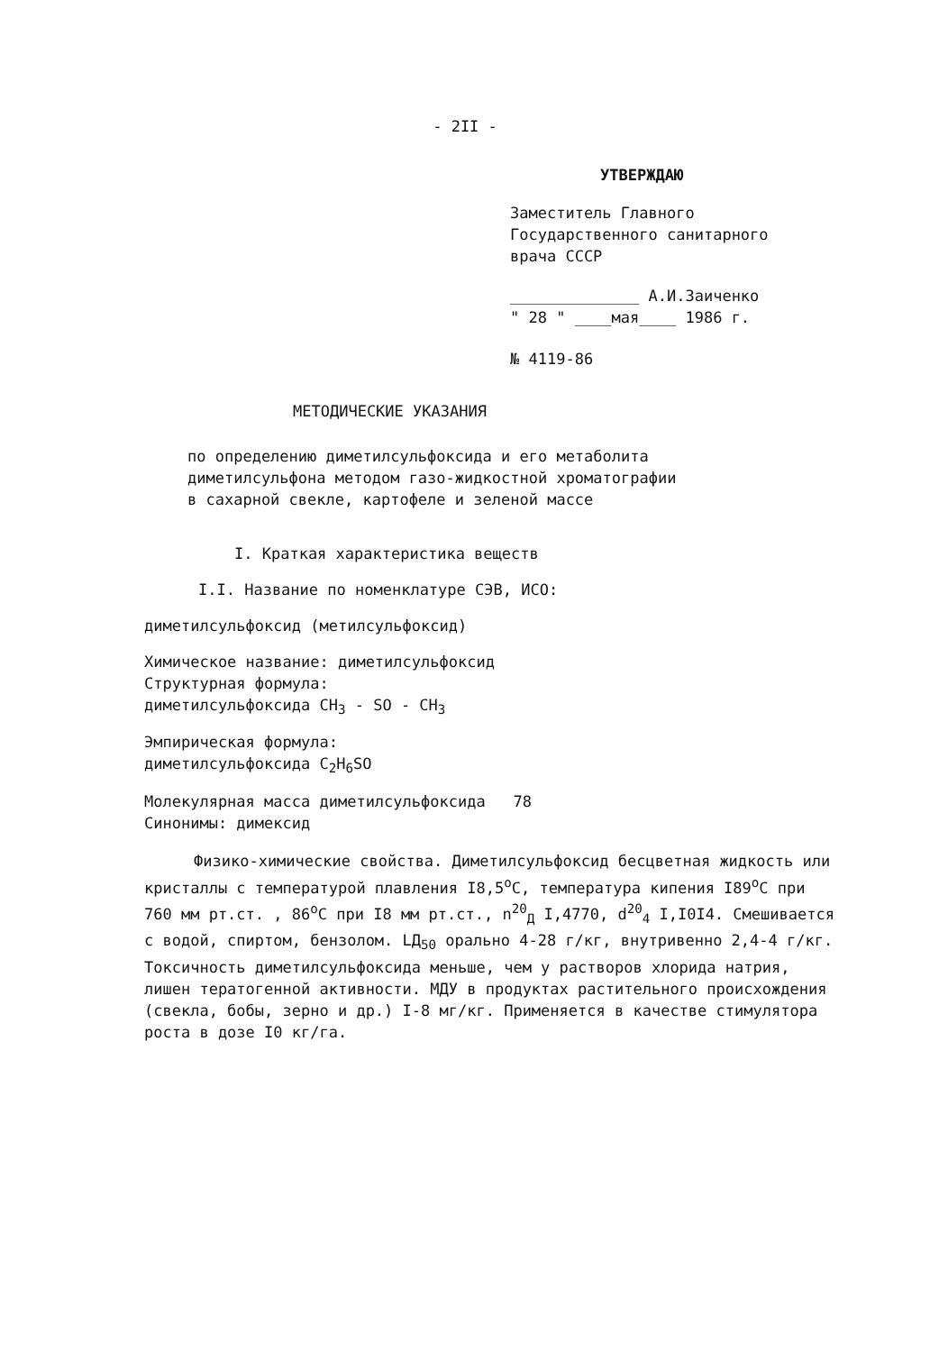- 2II -
УТВЕРЖДАЮ
Заместитель Главного
Государственного санитарного
врача СССР
______________ А.И.Заиченко
" 28 " ____мая____ 1986 г.
№ 4119-86
МЕТОДИЧЕСКИЕ УКАЗАНИЯ
по определению диметилсульфоксида и его метаболита
диметилсульфона методом газо-жидкостной хроматографии
в сахарной свекле, картофеле и зеленой массе
I. Краткая характеристика веществ
I.I. Название по номенклатуре СЭВ, ИСО:
диметилсульфоксид (метилсульфоксид)
Химическое название: диметилсульфоксид
Структурная формула:
диметилсульфоксида CH<sub>3</sub> - SO - CH<sub>3</sub>
Эмпирическая формула:
диметилсульфоксида C<sub>2</sub>H<sub>6</sub>SO
Молекулярная масса диметилсульфоксида 78
Синонимы: димексид
Физико-химические свойства. Диметилсульфоксид бесцветная жидкость или кристаллы с температурой плавления I8,5<sup>о</sup>С, температура кипения I89<sup>о</sup>С при 760 мм рт.ст. , 86<sup>о</sup>С при I8 мм рт.ст., n<sup>20</sup><sub>Д</sub> I,4770, d<sup>20</sup><sub>4</sub> I,I0I4. Смешивается с водой, спиртом, бензолом. LД<sub>50</sub> орально 4-28 г/кг, внутривенно 2,4-4 г/кг. Токсичность диметилсульфоксида меньше, чем у растворов хлорида натрия, лишен тератогенной активности. МДУ в продуктах растительного происхождения (свекла, бобы, зерно и др.) I-8 мг/кг. Применяется в качестве стимулятора роста в дозе I0 кг/га.